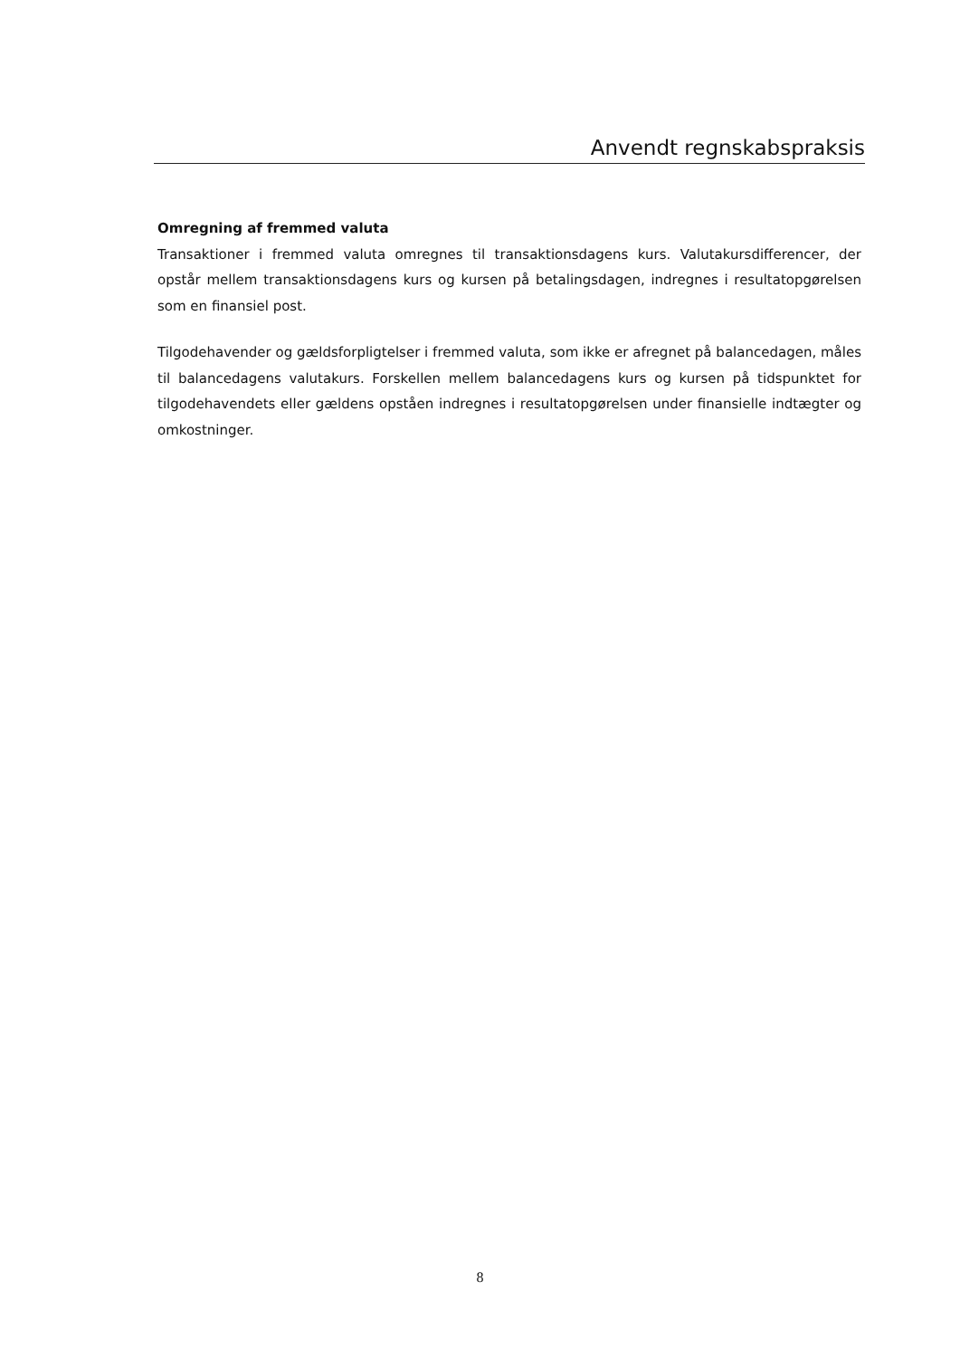Anvendt regnskabspraksis
Omregning af fremmed valuta
Transaktioner i fremmed valuta omregnes til transaktionsdagens kurs. Valutakursdifferencer, der opstår mellem transaktionsdagens kurs og kursen på betalingsdagen, indregnes i resultatopgørelsen som en finansiel post.
Tilgodehavender og gældsforpligtelser i fremmed valuta, som ikke er afregnet på balancedagen, måles til balancedagens valutakurs. Forskellen mellem balancedagens kurs og kursen på tidspunktet for tilgodehavendets eller gældens opståen indregnes i resultatopgørelsen under finansielle indtægter og omkostninger.
8